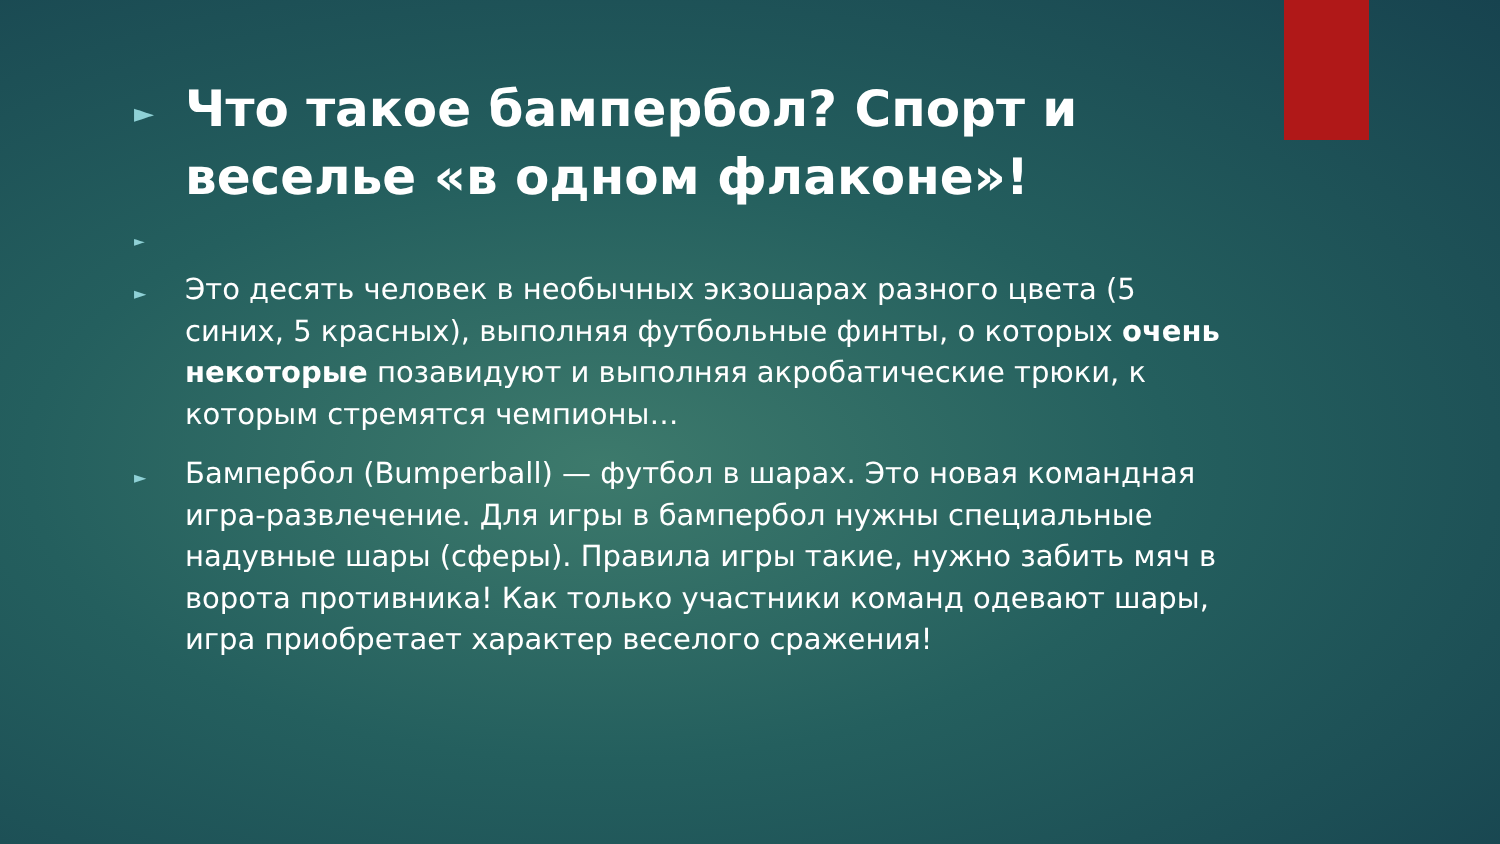► Что такое бампербол? Спорт и веселье «в одном флаконе»!
►
► Это десять человек в необычных экзошарах разного цвета (5 синих, 5 красных), выполняя футбольные финты, о которых очень некоторые позавидуют и выполняя акробатические трюки, к которым стремятся чемпионы…
► Бампербол (Bumperball) — футбол в шарах. Это новая командная игра-развлечение. Для игры в бампербол нужны специальные надувные шары (сферы). Правила игры такие, нужно забить мяч в ворота противника! Как только участники команд одевают шары, игра приобретает характер веселого сражения!